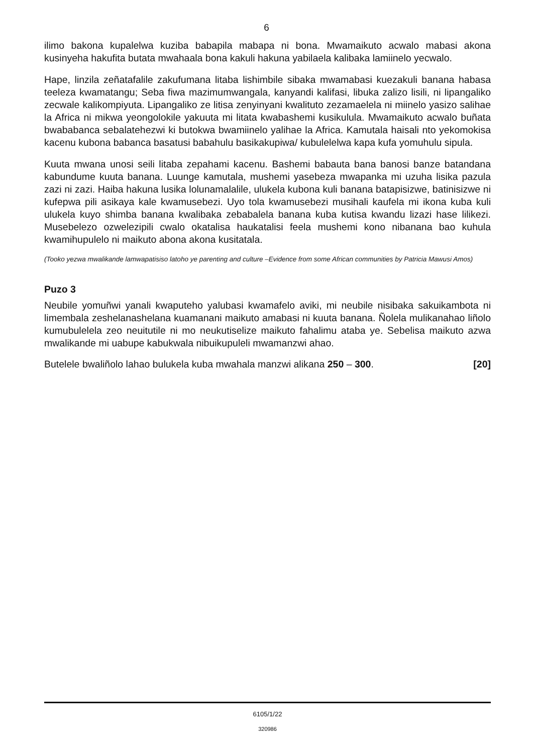6
ilimo bakona kupalelwa kuziba babapila mabapa ni bona. Mwamaikuto acwalo mabasi akona kusinyeha hakufita butata mwahaala bona kakuli hakuna yabilaela kalibaka lamiinelo yecwalo.
Hape, linzila zeñatafalile zakufumana litaba lishimbile sibaka mwamabasi kuezakuli banana habasa teeleza kwamatangu; Seba fiwa mazimumwangala, kanyandi kalifasi, libuka zalizo lisili, ni lipangaliko zecwale kalikompiyuta. Lipangaliko ze litisa zenyinyani kwalituto zezamaelela ni miinelo yasizo salihae la Africa ni mikwa yeongolokile yakuuta mi litata kwabashemi kusikulula. Mwamaikuto acwalo buñata bwababanca sebalatehezwi ki butokwa bwamiinelo yalihae la Africa. Kamutala haisali nto yekomokisa kacenu kubona babanca basatusi babahulu basikakupiwa/ kubulelelwa kapa kufa yomuhulu sipula.
Kuuta mwana unosi seili litaba zepahami kacenu. Bashemi babauta bana banosi banze batandana kabundume kuuta banana. Luunge kamutala, mushemi yasebeza mwapanka mi uzuha lisika pazula zazi ni zazi. Haiba hakuna lusika lolunamalalile, ulukela kubona kuli banana batapisizwe, batinisizwe ni kufepwa pili asikaya kale kwamusebezi. Uyo tola kwamusebezi musihali kaufela mi ikona kuba kuli ulukela kuyo shimba banana kwalibaka zebabalela banana kuba kutisa kwandu lizazi hase lilikezi. Musebelezo ozwelezipili cwalo okatalisa haukatalisi feela mushemi kono nibanana bao kuhula kwamihupulelo ni maikuto abona akona kusitatala.
(Tooko yezwa mwalikande lamwapatisiso latoho ye parenting and culture –Evidence from some African communities by Patricia Mawusi Amos)
Puzo 3
Neubile yomuñwi yanali kwaputeho yalubasi kwamafelo aviki, mi neubile nisibaka sakuikambota ni limembala zeshelanashelana kuamanani maikuto amabasi ni kuuta banana. Ñolela mulikanahao liñolo kumubulelela zeo neuitutile ni mo neukutiselize maikuto fahalimu ataba ye. Sebelisa maikuto azwa mwalikande mi uabupe kabukwala nibuikupuleli mwamanzwi ahao.
Butelele bwaliñolo lahao bulukela kuba mwahala manzwi alikana 250 – 300. [20]
6105/1/22
320986